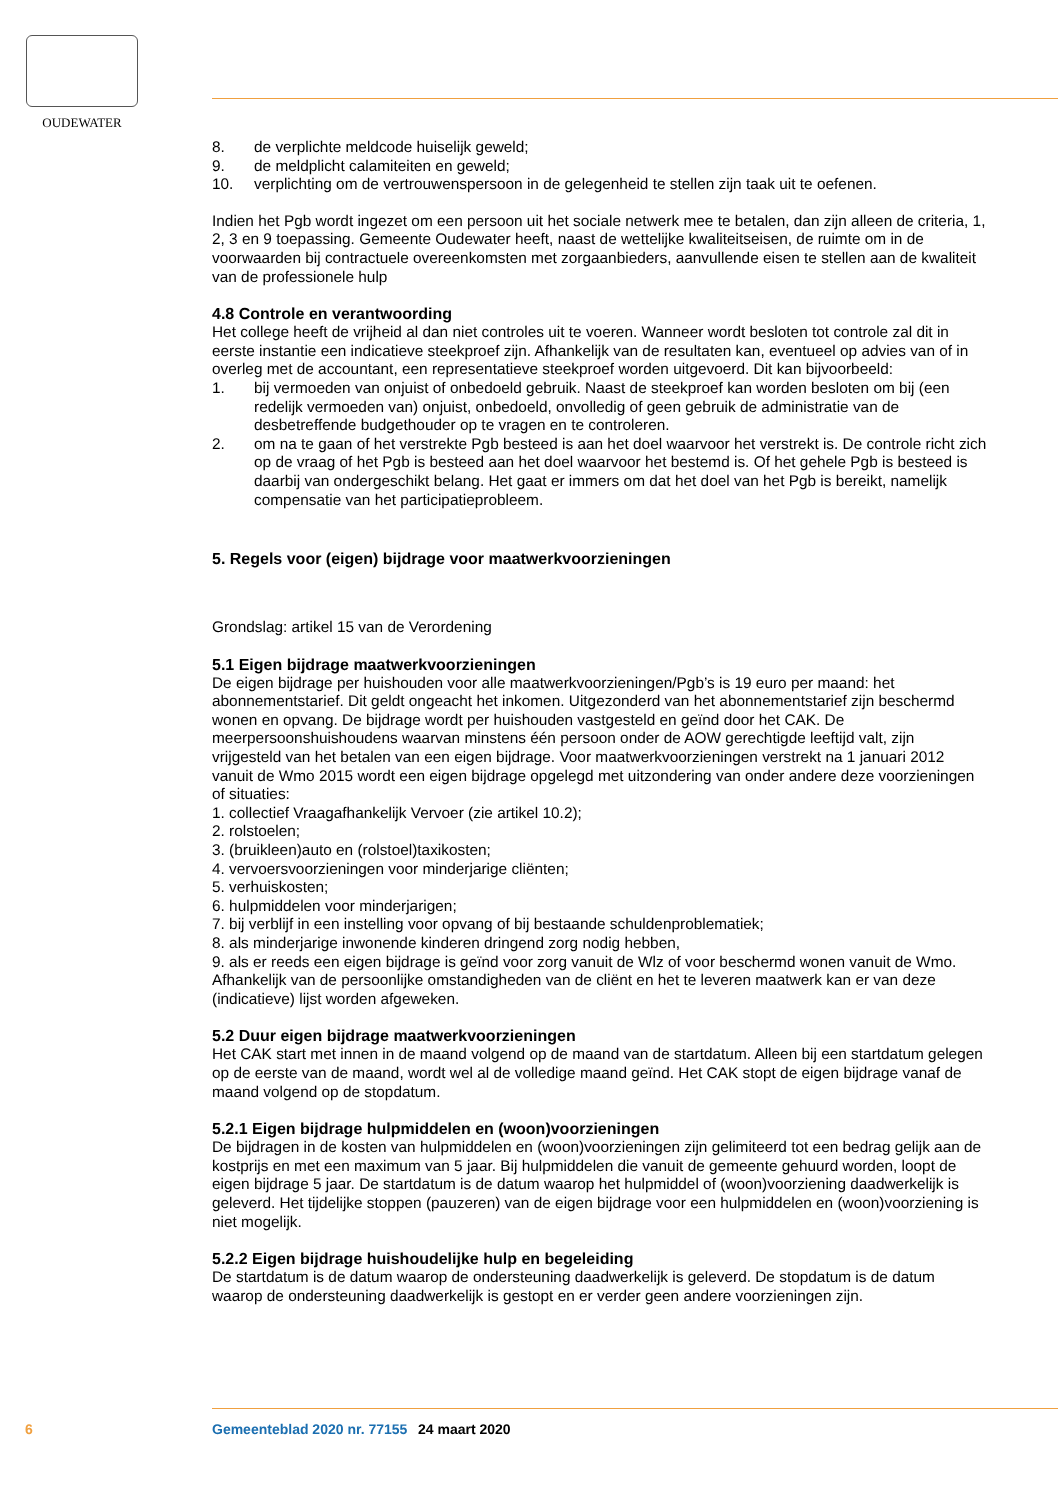OUDEWATER
8. de verplichte meldcode huiselijk geweld;
9. de meldplicht calamiteiten en geweld;
10. verplichting om de vertrouwenspersoon in de gelegenheid te stellen zijn taak uit te oefenen.
Indien het Pgb wordt ingezet om een persoon uit het sociale netwerk mee te betalen, dan zijn alleen de criteria, 1, 2, 3 en 9 toepassing. Gemeente Oudewater heeft, naast de wettelijke kwaliteitseisen, de ruimte om in de voorwaarden bij contractuele overeenkomsten met zorgaanbieders, aanvullende eisen te stellen aan de kwaliteit van de professionele hulp
4.8 Controle en verantwoording
Het college heeft de vrijheid al dan niet controles uit te voeren. Wanneer wordt besloten tot controle zal dit in eerste instantie een indicatieve steekproef zijn. Afhankelijk van de resultaten kan, eventueel op advies van of in overleg met de accountant, een representatieve steekproef worden uitgevoerd. Dit kan bijvoorbeeld:
1. bij vermoeden van onjuist of onbedoeld gebruik. Naast de steekproef kan worden besloten om bij (een redelijk vermoeden van) onjuist, onbedoeld, onvolledig of geen gebruik de administratie van de desbetreffende budgethouder op te vragen en te controleren.
2. om na te gaan of het verstrekte Pgb besteed is aan het doel waarvoor het verstrekt is. De controle richt zich op de vraag of het Pgb is besteed aan het doel waarvoor het bestemd is. Of het gehele Pgb is besteed is daarbij van ondergeschikt belang. Het gaat er immers om dat het doel van het Pgb is bereikt, namelijk compensatie van het participatieprobleem.
5. Regels voor (eigen) bijdrage voor maatwerkvoorzieningen
Grondslag: artikel 15 van de Verordening
5.1 Eigen bijdrage maatwerkvoorzieningen
De eigen bijdrage per huishouden voor alle maatwerkvoorzieningen/Pgb’s is 19 euro per maand: het abonnementstarief. Dit geldt ongeacht het inkomen. Uitgezonderd van het abonnementstarief zijn beschermd wonen en opvang. De bijdrage wordt per huishouden vastgesteld en geïnd door het CAK. De meerpersoonshuishoudens waarvan minstens één persoon onder de AOW gerechtigde leeftijd valt, zijn vrijgesteld van het betalen van een eigen bijdrage. Voor maatwerkvoorzieningen verstrekt na 1 januari 2012 vanuit de Wmo 2015 wordt een eigen bijdrage opgelegd met uitzondering van onder andere deze voorzieningen of situaties:
1. collectief Vraagafhankelijk Vervoer (zie artikel 10.2);
2. rolstoelen;
3. (bruikleen)auto en (rolstoel)taxikosten;
4. vervoersvoorzieningen voor minderjarige cliënten;
5. verhuiskosten;
6. hulpmiddelen voor minderjarigen;
7. bij verblijf in een instelling voor opvang of bij bestaande schuldenproblematiek;
8. als minderjarige inwonende kinderen dringend zorg nodig hebben,
9. als er reeds een eigen bijdrage is geïnd voor zorg vanuit de Wlz of voor beschermd wonen vanuit de Wmo.
Afhankelijk van de persoonlijke omstandigheden van de cliënt en het te leveren maatwerk kan er van deze (indicatieve) lijst worden afgeweken.
5.2 Duur eigen bijdrage maatwerkvoorzieningen
Het CAK start met innen in de maand volgend op de maand van de startdatum. Alleen bij een startdatum gelegen op de eerste van de maand, wordt wel al de volledige maand geïnd. Het CAK stopt de eigen bijdrage vanaf de maand volgend op de stopdatum.
5.2.1 Eigen bijdrage hulpmiddelen en (woon)voorzieningen
De bijdragen in de kosten van hulpmiddelen en (woon)voorzieningen zijn gelimiteerd tot een bedrag gelijk aan de kostprijs en met een maximum van 5 jaar. Bij hulpmiddelen die vanuit de gemeente gehuurd worden, loopt de eigen bijdrage 5 jaar. De startdatum is de datum waarop het hulpmiddel of (woon)voorziening daadwerkelijk is geleverd. Het tijdelijke stoppen (pauzeren) van de eigen bijdrage voor een hulpmiddelen en (woon)voorziening is niet mogelijk.
5.2.2 Eigen bijdrage huishoudelijke hulp en begeleiding
De startdatum is de datum waarop de ondersteuning daadwerkelijk is geleverd. De stopdatum is de datum waarop de ondersteuning daadwerkelijk is gestopt en er verder geen andere voorzieningen zijn.
6 Gemeenteblad 2020 nr. 77155 24 maart 2020